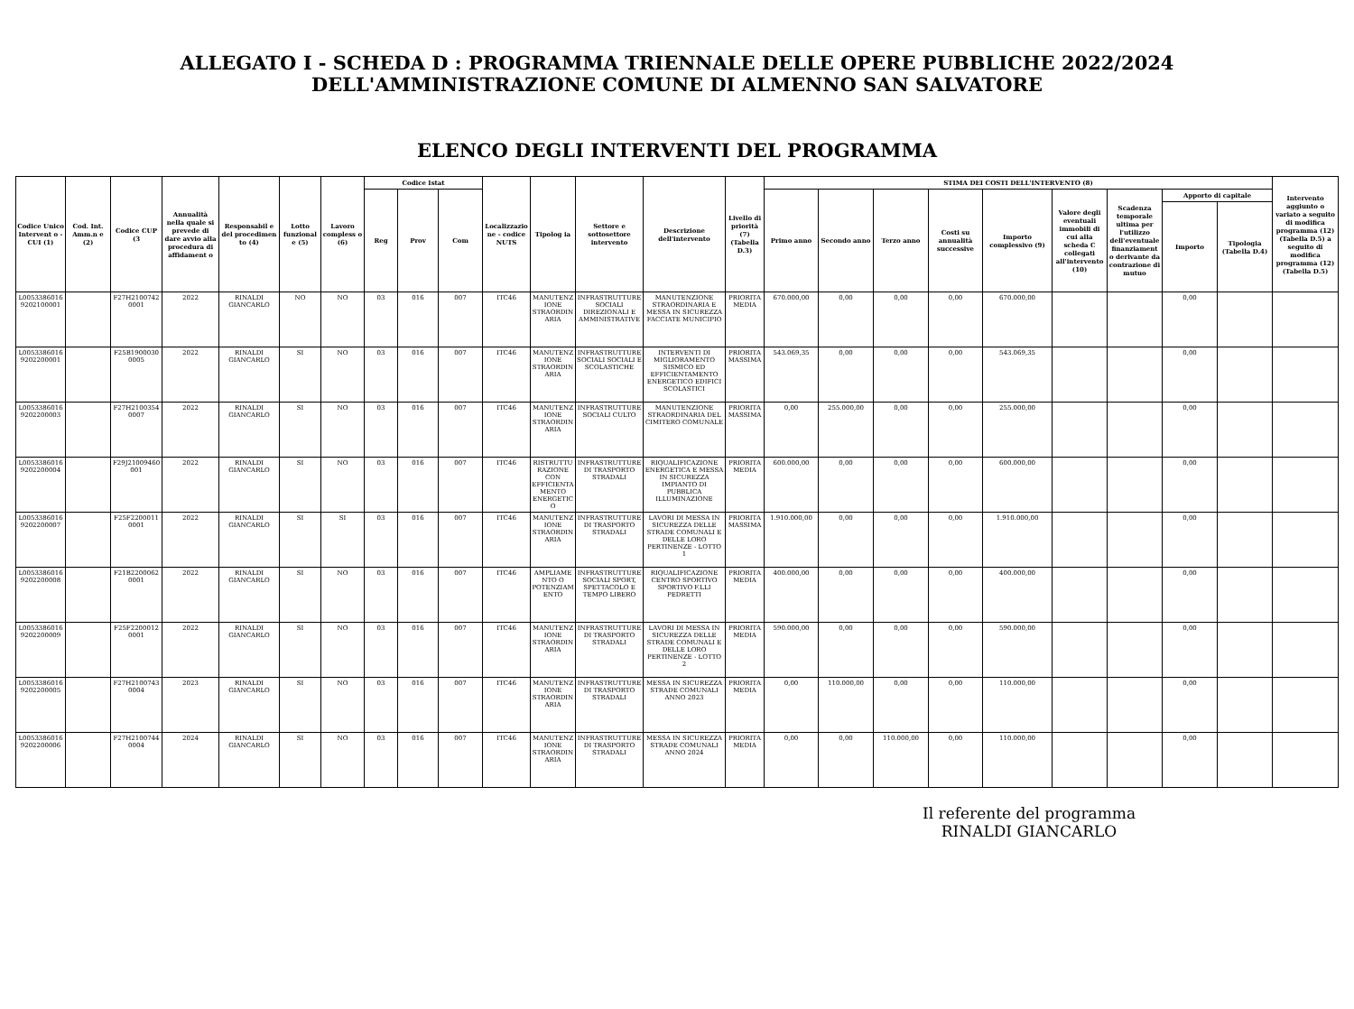ALLEGATO I - SCHEDA D : PROGRAMMA TRIENNALE DELLE OPERE PUBBLICHE 2022/2024
DELL'AMMINISTRAZIONE COMUNE DI ALMENNO SAN SALVATORE
ELENCO DEGLI INTERVENTI DEL PROGRAMMA
| Codice Unico Intervent o - CUI (1) | Cod. Int. Amm.n e (2) | Codice CUP (3 | Annualità nella quale si prevede di dare avvio alla procedura di affidament o | Responsabil e del procedimen to (4) | Lotto funzional e (5) | Lavoro compless o (6) | Codice Istat | | | Localizzazione - codice NUTS | Tipolog ia | Settore e sottosettore intervento | Descrizione dell'intervento | Livello di priorità (7) (Tabella D.3) | STIMA DEI COSTI DELL'INTERVENTO (8) | | | | | | | | | Intervento aggiunto o variato a seguito di modifica programma (12) (Tabella D.5) a seguito di modifica programma (12) (Tabella D.5) |
| --- | --- | --- | --- | --- | --- | --- | --- | --- | --- | --- | --- | --- | --- | --- | --- | --- | --- | --- | --- | --- | --- | --- | --- | --- |
| | | | | | | | Reg | Prov | Com | | | | | | Primo anno | Secondo anno | Terzo anno | Costi su annualità successive | Importo complessivo (9) | Valore degli eventuali immobili di cui alla scheda C collegati all'intervento (10) | Scadenza temporale ultima per l'utilizzo dell'eventuale finanziament o derivante da contrazione di mutuo | Apporto di capitale | | |
| | | | | | | | | | | | | | | | | | | | | | | Importo | Tipologia (Tabella D.4) | |
| L00533860169202100001 | | F27H21007420001 | 2022 | RINALDI GIANCARLO | NO | NO | 03 | 016 | 007 | ITC46 | MANUTENZIONE STRAORDINARIA | INFRASTRUTTURE SOCIALI DIREZIONALI E AMMINISTRATIVE | MANUTENZIONE STRAORDINARIA E MESSA IN SICUREZZA FACCIATE MUNICIPIO | PRIORITA MEDIA | 670.000,00 | 0,00 | 0,00 | 0,00 | 670.000,00 | | | 0,00 | | |
| L00533860169202200001 | | F25B19000300005 | 2022 | RINALDI GIANCARLO | SI | NO | 03 | 016 | 007 | ITC46 | MANUTENZIONE STRAORDINARIA | INFRASTRUTTURE SOCIALI SOCIALI E SCOLASTICHE | INTERVENTI DI MIGLIORAMENTO SISMICO ED EFFICIENTAMENTO ENERGETICO EDIFICI SCOLASTICI | PRIORITA MASSIMA | 543.069,35 | 0,00 | 0,00 | 0,00 | 543.069,35 | | | 0,00 | | |
| L00533860169202200003 | | F27H21003540007 | 2022 | RINALDI GIANCARLO | SI | NO | 03 | 016 | 007 | ITC46 | MANUTENZIONE STRAORDINARIA | INFRASTRUTTURE SOCIALI CULTO | MANUTENZIONE STRAORDINARIA DEL CIMITERO COMUNALE | PRIORITA MASSIMA | 0,00 | 255.000,00 | 0,00 | 0,00 | 255.000,00 | | | 0,00 | | |
| L00533860169202200004 | | F29J21009460001 | 2022 | RINALDI GIANCARLO | SI | NO | 03 | 016 | 007 | ITC46 | RISTRUTTURAZIONE CON EFFICIENTAMENTO ENERGETICO | INFRASTRUTTURE DI TRASPORTO STRADALI | RIQUALIFICAZIONE ENERGETICA E MESSA IN SICUREZZA IMPIANTO DI PUBBLICA ILLUMINAZIONE | PRIORITA MEDIA | 600.000,00 | 0,00 | 0,00 | 0,00 | 600.000,00 | | | 0,00 | | |
| L00533860169202200007 | | F25F22000110001 | 2022 | RINALDI GIANCARLO | SI | SI | 03 | 016 | 007 | ITC46 | MANUTENZIONE STRAORDINARIA | INFRASTRUTTURE DI TRASPORTO STRADALI | LAVORI DI MESSA IN SICUREZZA DELLE STRADE COMUNALI E DELLE LORO PERTINENZE - LOTTO 1 | PRIORITA MASSIMA | 1.910.000,00 | 0,00 | 0,00 | 0,00 | 1.910.000,00 | | | 0,00 | | |
| L00533860169202200008 | | F21B22000620001 | 2022 | RINALDI GIANCARLO | SI | NO | 03 | 016 | 007 | ITC46 | AMPLIAMENTO O POTENZIAMENTO | INFRASTRUTTURE SOCIALI SPORT, SPETTACOLO E TEMPO LIBERO | RIQUALIFICAZIONE CENTRO SPORTIVO SPORTIVO F.LLI PEDRETTI | PRIORITA MEDIA | 400.000,00 | 0,00 | 0,00 | 0,00 | 400.000,00 | | | 0,00 | | |
| L00533860169202200009 | | F25F22000120001 | 2022 | RINALDI GIANCARLO | SI | NO | 03 | 016 | 007 | ITC46 | MANUTENZIONE STRAORDINARIA | INFRASTRUTTURE DI TRASPORTO STRADALI | LAVORI DI MESSA IN SICUREZZA DELLE STRADE COMUNALI E DELLE LORO PERTINENZE - LOTTO 2 | PRIORITA MEDIA | 590.000,00 | 0,00 | 0,00 | 0,00 | 590.000,00 | | | 0,00 | | |
| L00533860169202200005 | | F27H21007430004 | 2023 | RINALDI GIANCARLO | SI | NO | 03 | 016 | 007 | ITC46 | MANUTENZIONE STRAORDINARIA | INFRASTRUTTURE DI TRASPORTO STRADALI | MESSA IN SICUREZZA STRADE COMUNALI ANNO 2023 | PRIORITA MEDIA | 0,00 | 110.000,00 | 0,00 | 0,00 | 110.000,00 | | | 0,00 | | |
| L00533860169202200006 | | F27H21007440004 | 2024 | RINALDI GIANCARLO | SI | NO | 03 | 016 | 007 | ITC46 | MANUTENZIONE STRAORDINARIA | INFRASTRUTTURE DI TRASPORTO STRADALI | MESSA IN SICUREZZA STRADE COMUNALI ANNO 2024 | PRIORITA MEDIA | 0,00 | 0,00 | 110.000,00 | 0,00 | 110.000,00 | | | 0,00 | | |
Il referente del programma
RINALDI GIANCARLO